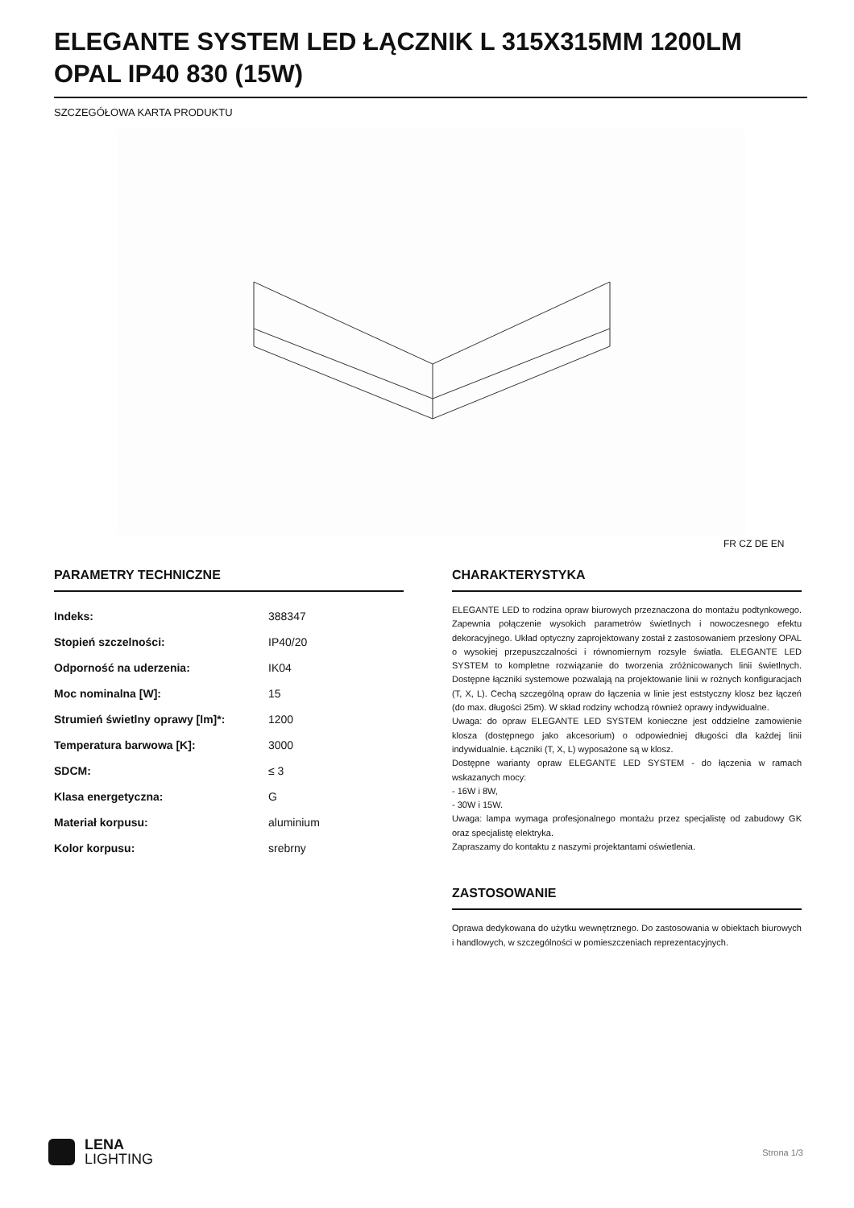ELEGANTE SYSTEM LED ŁĄCZNIK L 315X315MM 1200LM OPAL IP40 830 (15W)
SZCZEGÓŁOWA KARTA PRODUKTU
FR CZ DE EN
PARAMETRY TECHNICZNE
| Indeks: | 388347 |
| Stopień szczelności: | IP40/20 |
| Odporność na uderzenia: | IK04 |
| Moc nominalna [W]: | 15 |
| Strumień świetlny oprawy [lm]*: | 1200 |
| Temperatura barwowa [K]: | 3000 |
| SDCM: | ≤ 3 |
| Klasa energetyczna: | G |
| Materiał korpusu: | aluminium |
| Kolor korpusu: | srebrny |
CHARAKTERYSTYKA
ELEGANTE LED to rodzina opraw biurowych przeznaczona do montażu podtynkowego. Zapewnia połączenie wysokich parametrów świetlnych i nowoczesnego efektu dekoracyjnego. Układ optyczny zaprojektowany został z zastosowaniem przesłony OPAL o wysokiej przepuszczalności i równomiernym rozsyle światła. ELEGANTE LED SYSTEM to kompletne rozwiązanie do tworzenia zróżnicowanych linii świetlnych. Dostępne łączniki systemowe pozwalają na projektowanie linii w rożnych konfiguracjach (T, X, L). Cechą szczególną opraw do łączenia w linie jest eststyczny klosz bez łączeń (do max. długości 25m). W skład rodziny wchodzą również oprawy indywidualne.
Uwaga: do opraw ELEGANTE LED SYSTEM konieczne jest oddzielne zamowienie klosza (dostępnego jako akcesorium) o odpowiedniej długości dla każdej linii indywidualnie. Łączniki (T, X, L) wyposażone są w klosz.
Dostępne warianty opraw ELEGANTE LED SYSTEM - do łączenia w ramach wskazanych mocy:
- 16W i 8W,
- 30W i 15W.
Uwaga: lampa wymaga profesjonalnego montażu przez specjalistę od zabudowy GK oraz specjalistę elektryka.
Zapraszamy do kontaktu z naszymi projektantami oświetlenia.
ZASTOSOWANIE
Oprawa dedykowana do użytku wewnętrznego. Do zastosowania w obiektach biurowych i handlowych, w szczególności w pomieszczeniach reprezentacyjnych.
LENA
LIGHTING
Strona 1/3